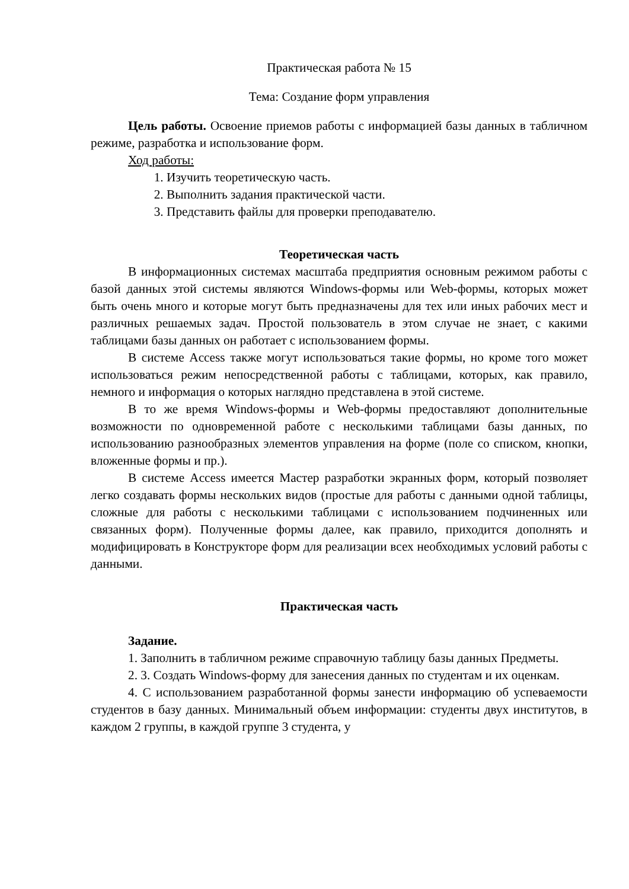Практическая работа № 15
Тема: Создание форм управления
Цель работы. Освоение приемов работы с информацией базы данных в табличном режиме, разработка и использование форм.
Ход работы:
1. Изучить теоретическую часть.
2. Выполнить задания практической части.
3. Представить файлы для проверки преподавателю.
Теоретическая часть
В информационных системах масштаба предприятия основным режимом работы с базой данных этой системы являются Windows-формы или Web-формы, которых может быть очень много и которые могут быть предназначены для тех или иных рабочих мест и различных решаемых задач. Простой пользователь в этом случае не знает, с какими таблицами базы данных он работает с использованием формы.
В системе Access также могут использоваться такие формы, но кроме того может использоваться режим непосредственной работы с таблицами, которых, как правило, немного и информация о которых наглядно представлена в этой системе.
В то же время Windows-формы и Web-формы предоставляют дополнительные возможности по одновременной работе с несколькими таблицами базы данных, по использованию разнообразных элементов управления на форме (поле со списком, кнопки, вложенные формы и пр.).
В системе Access имеется Мастер разработки экранных форм, который позволяет легко создавать формы нескольких видов (простые для работы с данными одной таблицы, сложные для работы с несколькими таблицами с использованием подчиненных или связанных форм). Полученные формы далее, как правило, приходится дополнять и модифицировать в Конструкторе форм для реализации всех необходимых условий работы с данными.
Практическая часть
Задание.
1. Заполнить в табличном режиме справочную таблицу базы данных Предметы.
2. 3. Создать Windows-форму для занесения данных по студентам и их оценкам.
4. С использованием разработанной формы занести информацию об успеваемости студентов в базу данных. Минимальный объем информации: студенты двух институтов, в каждом 2 группы, в каждой группе 3 студента, у